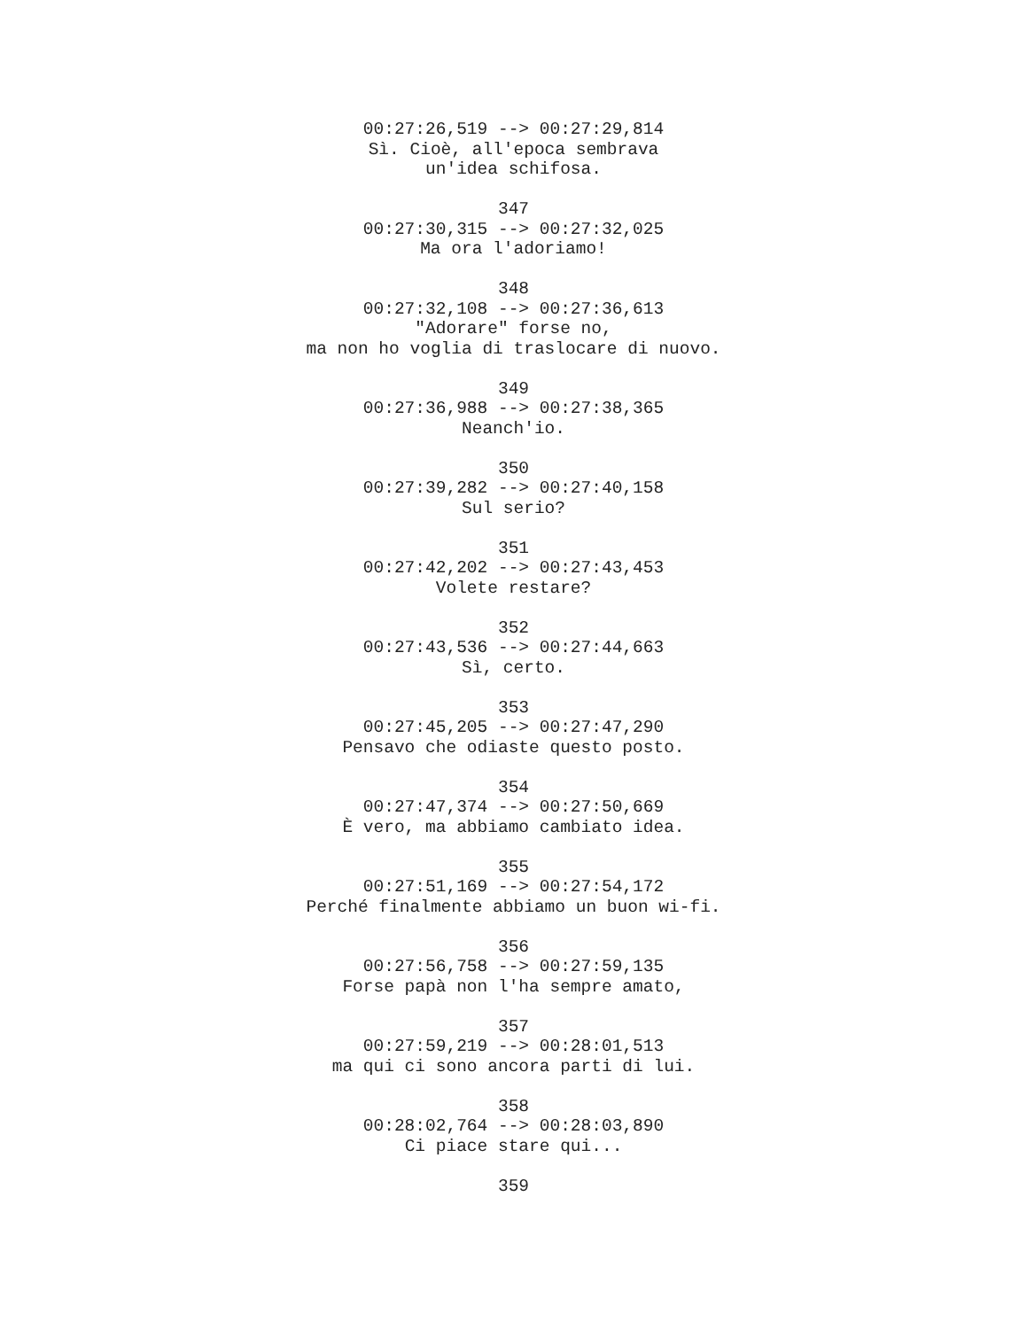00:27:26,519 --> 00:27:29,814 Sì. Cioè, all'epoca sembrava un'idea schifosa. 347 00:27:30,315 --> 00:27:32,025 Ma ora l'adoriamo! 348 00:27:32,108 --> 00:27:36,613 "Adorare" forse no, ma non ho voglia di traslocare di nuovo. 349 00:27:36,988 --> 00:27:38,365 Neanch'io. 350 00:27:39,282 --> 00:27:40,158 Sul serio? 351 00:27:42,202 --> 00:27:43,453 Volete restare? 352 00:27:43,536 --> 00:27:44,663 Sì, certo. 353 00:27:45,205 --> 00:27:47,290 Pensavo che odiaste questo posto. 354 00:27:47,374 --> 00:27:50,669 È vero, ma abbiamo cambiato idea. 355 00:27:51,169 --> 00:27:54,172 Perché finalmente abbiamo un buon wi-fi. 356 00:27:56,758 --> 00:27:59,135 Forse papà non l'ha sempre amato, 357 00:27:59,219 --> 00:28:01,513 ma qui ci sono ancora parti di lui. 358 00:28:02,764 --> 00:28:03,890 Ci piace stare qui... 359